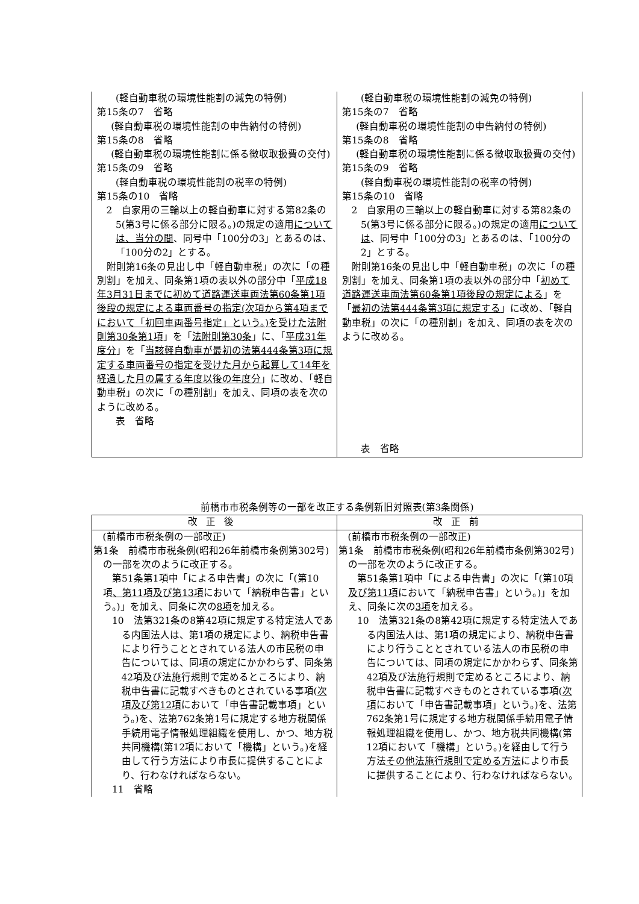| (軽自動車税の環境性能割の減免の特例) 第15条の7 省略 (軽自動車税の環境性能割の申告納付の特例) 第15条の8 省略 (軽自動車税の環境性能割に係る徴収取扱費の交付) 第15条の9 省略 (軽自動車税の環境性能割の税率の特例) 第15条の10 省略 2 自家用の三輪以上の軽自動車に対する第82条の5(第3号に係る部分に限る。)の規定の適用 については、当分の間 、同号中「100分の3」とあるのは、「100分の2」とする。 附則第16条の見出し中「軽自動車税」の次に「の種別割」を加え、同条第1項の表以外の部分中「 平成18年3月31日までに初めて道路運送車両法第60条第1項後段の規定による車両番号の指定(次項から第4項までにおいて「初回車両番号指定」という。)を受けた法附則第30条第1項 」を「 法附則第30条 」に、「 平成31年度分 」を「 当該軽自動車が最初の法第444条第3項に規定する車両番号の指定を受けた月から起算して14年を経過した月の属する年度以後の年度分 」に改め、「軽自動車税」の次に「の種別割」を加え、同項の表を次のように改める。 表 省略 | (軽自動車税の環境性能割の減免の特例) 第15条の7 省略 (軽自動車税の環境性能割の申告納付の特例) 第15条の8 省略 (軽自動車税の環境性能割に係る徴収取扱費の交付) 第15条の9 省略 (軽自動車税の環境性能割の税率の特例) 第15条の10 省略 2 自家用の三輪以上の軽自動車に対する第82条の5(第3号に係る部分に限る。)の規定の適用 については 、同号中「100分の3」とあるのは、「100分の2」とする。 附則第16条の見出し中「軽自動車税」の次に「の種別割」を加え、同条第1項の表以外の部分中「 初めて道路運送車両法第60条第1項後段の規定による 」を「 最初の法第444条第3項に規定する 」に改め、「軽自動車税」の次に「の種別割」を加え、同項の表を次のように改める。 表 省略 |
前橋市市税条例等の一部を改正する条例新旧対照表(第3条関係)
| 改正後 | 改正前 |
| --- | --- |
| (前橋市市税条例の一部改正) 第1条 前橋市市税条例(昭和26年前橋市条例第302号)の一部を次のように改正する。 第51条第1項中「による申告書」の次に「(第10項 、第11項及び第13項 において「納税申告書」という。)」を加え、同条に次の 8項 を加える。 10 法第321条の8第42項に規定する特定法人である内国法人は、第1項の規定により、納税申告書により行うこととされている法人の市民税の申告については、同項の規定にかかわらず、同条第42項及び法施行規則で定めるところにより、納税申告書に記載すべきものとされている事項( 次項及び第12項 において「申告書記載事項」という。)を、法第762条第1号に規定する地方税関係手続用電子情報処理組織を使用し、かつ、地方税共同機構(第12項において「機構」という。)を経由して行う方法により市長に提供することにより、行わなければならない。 11 省略 | (前橋市市税条例の一部改正) 第1条 前橋市市税条例(昭和26年前橋市条例第302号)の一部を次のように改正する。 第51条第1項中「による申告書」の次に「(第10項 及び第11項 において「納税申告書」という。)」を加え、同条に次の 3項 を加える。 10 法第321条の8第42項に規定する特定法人である内国法人は、第1項の規定により、納税申告書により行うこととされている法人の市民税の申告については、同項の規定にかかわらず、同条第42項及び法施行規則で定めるところにより、納税申告書に記載すべきものとされている事項( 次項 において「申告書記載事項」という。)を、法第762条第1号に規定する地方税関係手続用電子情報処理組織を使用し、かつ、地方税共同機構(第12項において「機構」という。)を経由して行う方法 その他法施行規則で定める方法 により市長に提供することにより、行わなければならない。 |